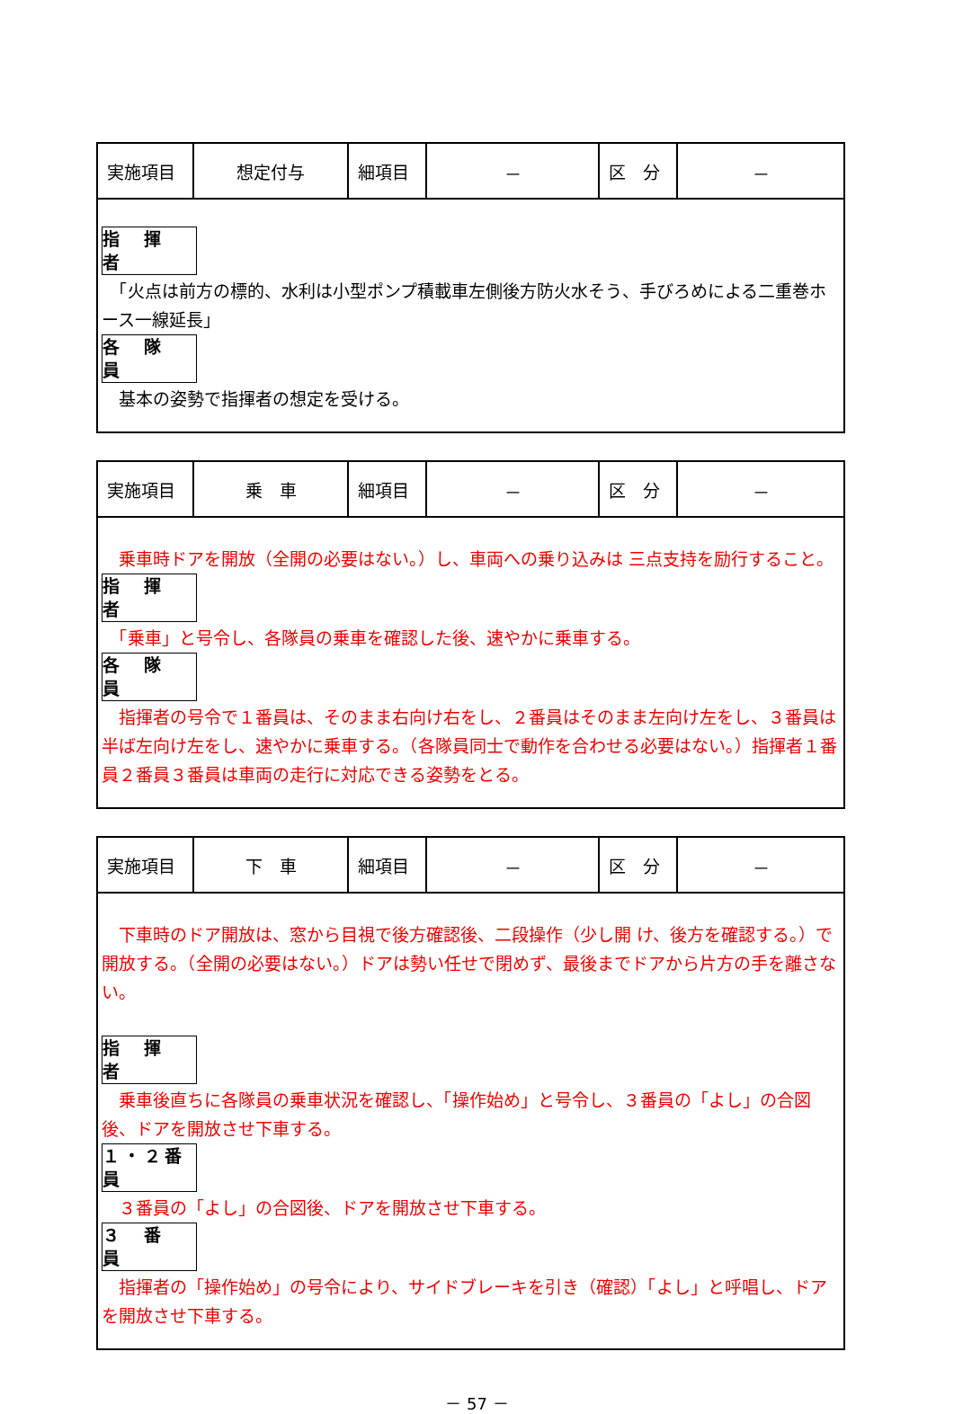| 実施項目 | 想定付与 | 細項目 | － | 区 分 | － |
| 指 揮 者 「火点は前方の標的、水利は小型ポンプ積載車左側後方防火水そう、手びろめによる二重巻ホース一線延長」 各 隊 員 基本の姿勢で指揮者の想定を受ける。 | | | | | |
| 実施項目 | 乗 車 | 細項目 | － | 区 分 | － |
| 乗車時ドアを開放（全開の必要はない。）し、車両への乗り込みは 三点支持を励行すること。 指 揮 者 「乗車」と号令し、各隊員の乗車を確認した後、速やかに乗車する。 各 隊 員 指揮者の号令で１番員は、そのまま右向け右をし、２番員はそのまま左向け左をし、３番員は半ば左向け左をし、速やかに乗車する。（各隊員同士で動作を合わせる必要はない。）指揮者１番員２番員３番員は車両の走行に対応できる姿勢をとる。 | | | | | |
| 実施項目 | 下 車 | 細項目 | － | 区 分 | － |
| 下車時のドア開放は、窓から目視で後方確認後、二段操作（少し開 け、後方を確認する。）で開放する。（全開の必要はない。）ドアは勢い任せで閉めず、最後までドアから片方の手を離さない。 指 揮 者 乗車後直ちに各隊員の乗車状況を確認し、「操作始め」と号令し、３番員の「よし」の合図後、ドアを開放させ下車する。 １・２番員 ３番員の「よし」の合図後、ドアを開放させ下車する。 ３ 番 員 指揮者の「操作始め」の号令により、サイドブレーキを引き（確認）「よし」と呼唱し、ドアを開放させ下車する。 | | | | | |
－ 57 －